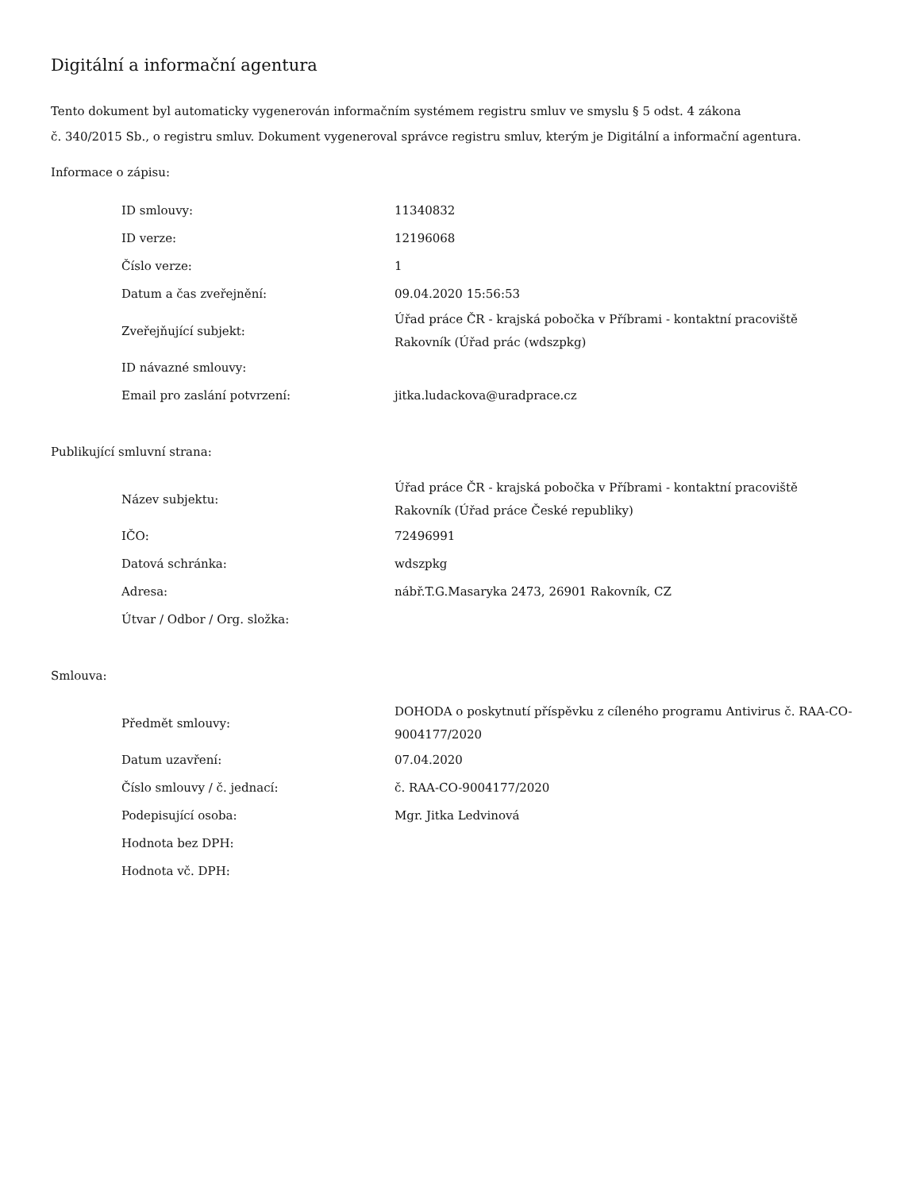Digitální a informační agentura
Tento dokument byl automaticky vygenerován informačním systémem registru smluv ve smyslu § 5 odst. 4 zákona
č. 340/2015 Sb., o registru smluv. Dokument vygeneroval správce registru smluv, kterým je Digitální a informační agentura.
Informace o zápisu:
| ID smlouvy: | 11340832 |
| ID verze: | 12196068 |
| Číslo verze: | 1 |
| Datum a čas zveřejnění: | 09.04.2020 15:56:53 |
| Zveřejňující subjekt: | Úřad práce ČR - krajská pobočka v Příbrami - kontaktní pracoviště Rakovník (Úřad prác (wdszpkg) |
| ID návazné smlouvy: | |
| Email pro zaslání potvrzení: | jitka.ludackova@uradprace.cz |
Publikující smluvní strana:
| Název subjektu: | Úřad práce ČR - krajská pobočka v Příbrami - kontaktní pracoviště Rakovník (Úřad práce České republiky) |
| IČO: | 72496991 |
| Datová schránka: | wdszpkg |
| Adresa: | nábř.T.G.Masaryka 2473, 26901 Rakovník, CZ |
| Útvar / Odbor / Org. složka: | |
Smlouva:
| Předmět smlouvy: | DOHODA o poskytnutí příspěvku z cíleného programu Antivirus č. RAA-CO-9004177/2020 |
| Datum uzavření: | 07.04.2020 |
| Číslo smlouvy / č. jednací: | č. RAA-CO-9004177/2020 |
| Podepisující osoba: | Mgr. Jitka Ledvinová |
| Hodnota bez DPH: | |
| Hodnota vč. DPH: | |